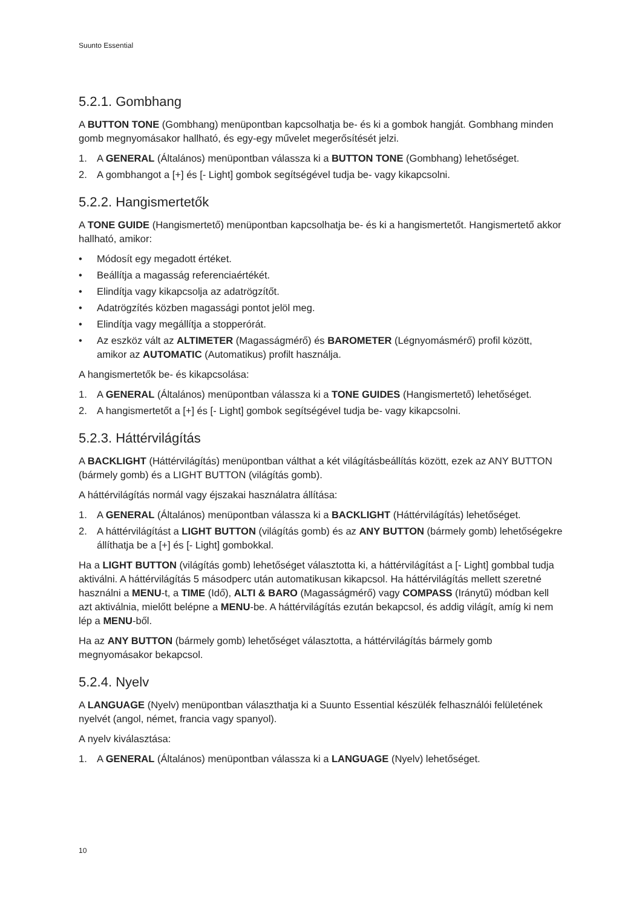Suunto Essential
5.2.1. Gombhang
A BUTTON TONE (Gombhang) menüpontban kapcsolhatja be- és ki a gombok hangját. Gombhang minden gomb megnyomásakor hallható, és egy-egy művelet megerősítését jelzi.
1. A GENERAL (Általános) menüpontban válassza ki a BUTTON TONE (Gombhang) lehetőséget.
2. A gombhangot a [+] és [- Light] gombok segítségével tudja be- vagy kikapcsolni.
5.2.2. Hangismertetők
A TONE GUIDE (Hangismertető) menüpontban kapcsolhatja be- és ki a hangismertetőt. Hangismertető akkor hallható, amikor:
• Módosít egy megadott értéket.
• Beállítja a magasság referenciaértékét.
• Elindítja vagy kikapcsolja az adatrögzítőt.
• Adatrögzítés közben magassági pontot jelöl meg.
• Elindítja vagy megállítja a stopperórát.
• Az eszköz vált az ALTIMETER (Magasságmérő) és BAROMETER (Légnyomásmérő) profil között, amikor az AUTOMATIC (Automatikus) profilt használja.
A hangismertetők be- és kikapcsolása:
1. A GENERAL (Általános) menüpontban válassza ki a TONE GUIDES (Hangismertető) lehetőséget.
2. A hangismertetőt a [+] és [- Light] gombok segítségével tudja be- vagy kikapcsolni.
5.2.3. Háttérvilágítás
A BACKLIGHT (Háttérvilágítás) menüpontban válthat a két világításbeállítás között, ezek az ANY BUTTON (bármely gomb) és a LIGHT BUTTON (világítás gomb).
A háttérvilágítás normál vagy éjszakai használatra állítása:
1. A GENERAL (Általános) menüpontban válassza ki a BACKLIGHT (Háttérvilágítás) lehetőséget.
2. A háttérvilágítást a LIGHT BUTTON (világítás gomb) és az ANY BUTTON (bármely gomb) lehetőségekre állíthatja be a [+] és [- Light] gombokkal.
Ha a LIGHT BUTTON (világítás gomb) lehetőséget választotta ki, a háttérvilágítást a [- Light] gombbal tudja aktiválni. A háttérvilágítás 5 másodperc után automatikusan kikapcsol. Ha háttérvilágítás mellett szeretné használni a MENU-t, a TIME (Idő), ALTI & BARO (Magasságmérő) vagy COMPASS (Iránytű) módban kell azt aktiválnia, mielőtt belépne a MENU-be. A háttérvilágítás ezután bekapcsol, és addig világít, amíg ki nem lép a MENU-ből.
Ha az ANY BUTTON (bármely gomb) lehetőséget választotta, a háttérvilágítás bármely gomb megnyomásakor bekapcsol.
5.2.4. Nyelv
A LANGUAGE (Nyelv) menüpontban választhatja ki a Suunto Essential készülék felhasználói felületének nyelvét (angol, német, francia vagy spanyol).
A nyelv kiválasztása:
1. A GENERAL (Általános) menüpontban válassza ki a LANGUAGE (Nyelv) lehetőséget.
10